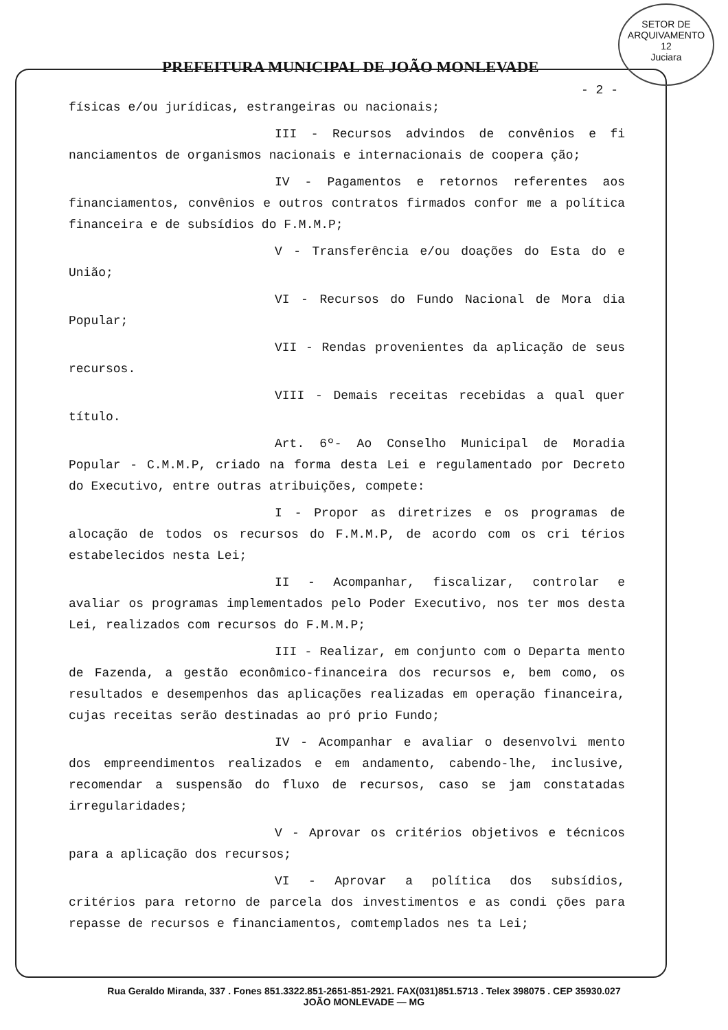SETOR DE ARQUIVAMENTO
12
Juciara
PREFEITURA MUNICIPAL DE JOÃO MONLEVADE
- 2 -
físicas e/ou jurídicas, estrangeiras ou nacionais;
III - Recursos advindos de convênios e fi nanciamentos de organismos nacionais e internacionais de coopera ção;
IV - Pagamentos e retornos referentes aos financiamentos, convênios e outros contratos firmados confor me a política financeira e de subsídios do F.M.M.P;
V - Transferência e/ou doações do Esta do e União;
VI - Recursos do Fundo Nacional de Mora dia Popular;
VII - Rendas provenientes da aplicação de seus recursos.
VIII - Demais receitas recebidas a qual quer título.
Art. 6º- Ao Conselho Municipal de Moradia Popular - C.M.M.P, criado na forma desta Lei e regulamentado por Decreto do Executivo, entre outras atribuições, compete:
I - Propor as diretrizes e os programas de alocação de todos os recursos do F.M.M.P, de acordo com os cri térios estabelecidos nesta Lei;
II - Acompanhar, fiscalizar, controlar e avaliar os programas implementados pelo Poder Executivo, nos ter mos desta Lei, realizados com recursos do F.M.M.P;
III - Realizar, em conjunto com o Departa mento de Fazenda, a gestão econômico-financeira dos recursos e, bem como, os resultados e desempenhos das aplicações realizadas em operação financeira, cujas receitas serão destinadas ao pró prio Fundo;
IV - Acompanhar e avaliar o desenvolvi mento dos empreendimentos realizados e em andamento, cabendo-lhe, inclusive, recomendar a suspensão do fluxo de recursos, caso se jam constatadas irregularidades;
V - Aprovar os critérios objetivos e técnicos para a aplicação dos recursos;
VI - Aprovar a política dos subsídios, critérios para retorno de parcela dos investimentos e as condi ções para repasse de recursos e financiamentos, comtemplados nes ta Lei;
Rua Geraldo Miranda, 337 . Fones 851.3322.851-2651-851-2921. FAX(031)851.5713 . Telex 398075 . CEP 35930.027
JOÃO MONLEVADE — MG